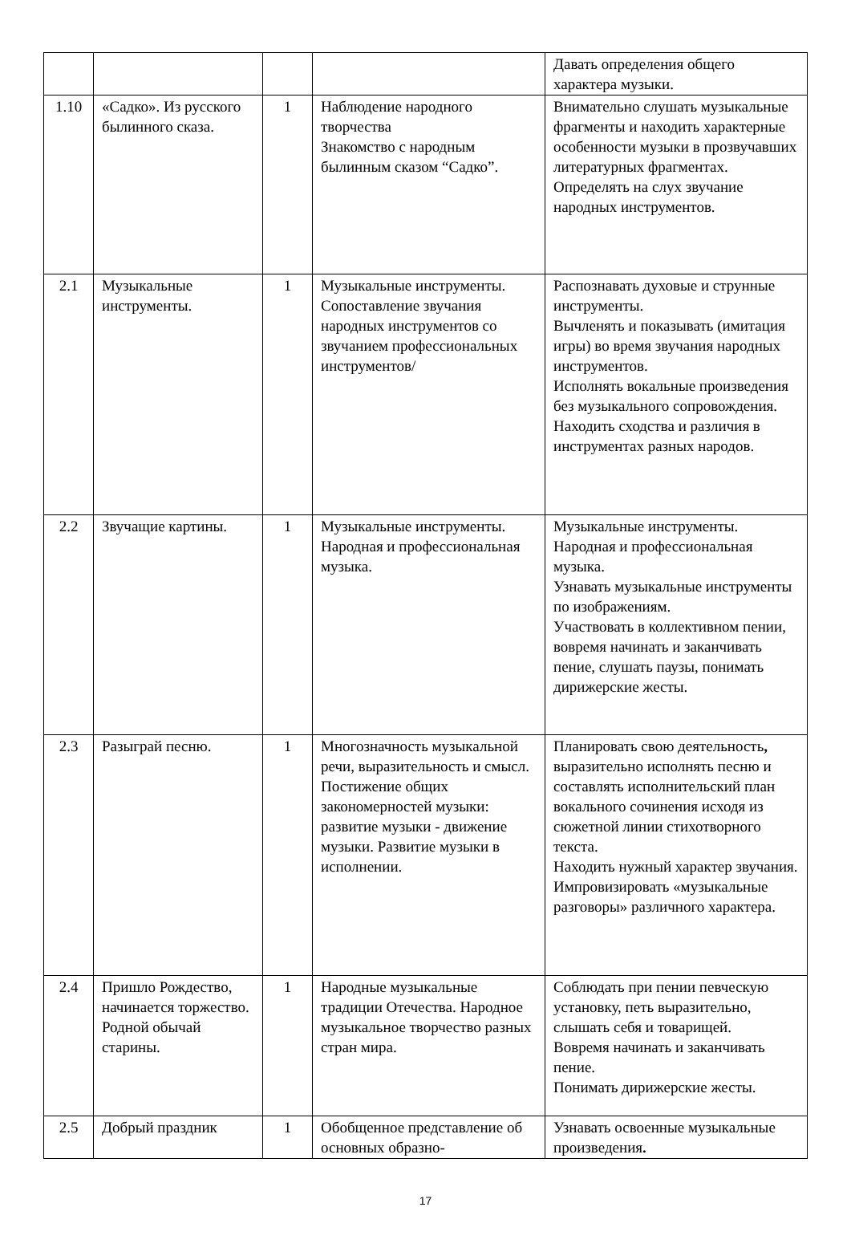| | | | | Давать определения общего характера музыки. |
| 1.10 | «Садко». Из русского былинного сказа. | 1 | Наблюдение народного творчества Знакомство с народным былинным сказом “Садко”. | Внимательно слушать музыкальные фрагменты и находить характерные особенности музыки в прозвучавших литературных фрагментах. Определять на слух звучание народных инструментов. |
| 2.1 | Музыкальные инструменты. | 1 | Музыкальные инструменты. Сопоставление звучания народных инструментов со звучанием профессиональных инструментов/ | Распознавать духовые и струнные инструменты. Вычленять и показывать (имитация игры) во время звучания народных инструментов. Исполнять вокальные произведения без музыкального сопровождения. Находить сходства и различия в инструментах разных народов. |
| 2.2 | Звучащие картины. | 1 | Музыкальные инструменты. Народная и профессиональная музыка. | Музыкальные инструменты. Народная и профессиональная музыка. Узнавать музыкальные инструменты по изображениям. Участвовать в коллективном пении, вовремя начинать и заканчивать пение, слушать паузы, понимать дирижерские жесты. |
| 2.3 | Разыграй песню. | 1 | Многозначность музыкальной речи, выразительность и смысл. Постижение общих закономерностей музыки: развитие музыки - движение музыки. Развитие музыки в исполнении. | Планировать свою деятельность , выразительно исполнять песню и составлять исполнительский план вокального сочинения исходя из сюжетной линии стихотворного текста. Находить нужный характер звучания. Импровизировать «музыкальные разговоры» различного характера. |
| 2.4 | Пришло Рождество, начинается торжество. Родной обычай старины. | 1 | Народные музыкальные традиции Отечества. Народное музыкальное творчество разных стран мира. | Соблюдать при пении певческую установку, петь выразительно, слышать себя и товарищей. Вовремя начинать и заканчивать пение. Понимать дирижерские жесты. |
| 2.5 | Добрый праздник | 1 | Обобщенное представление об основных образно- | Узнавать освоенные музыкальные произведения . |
17